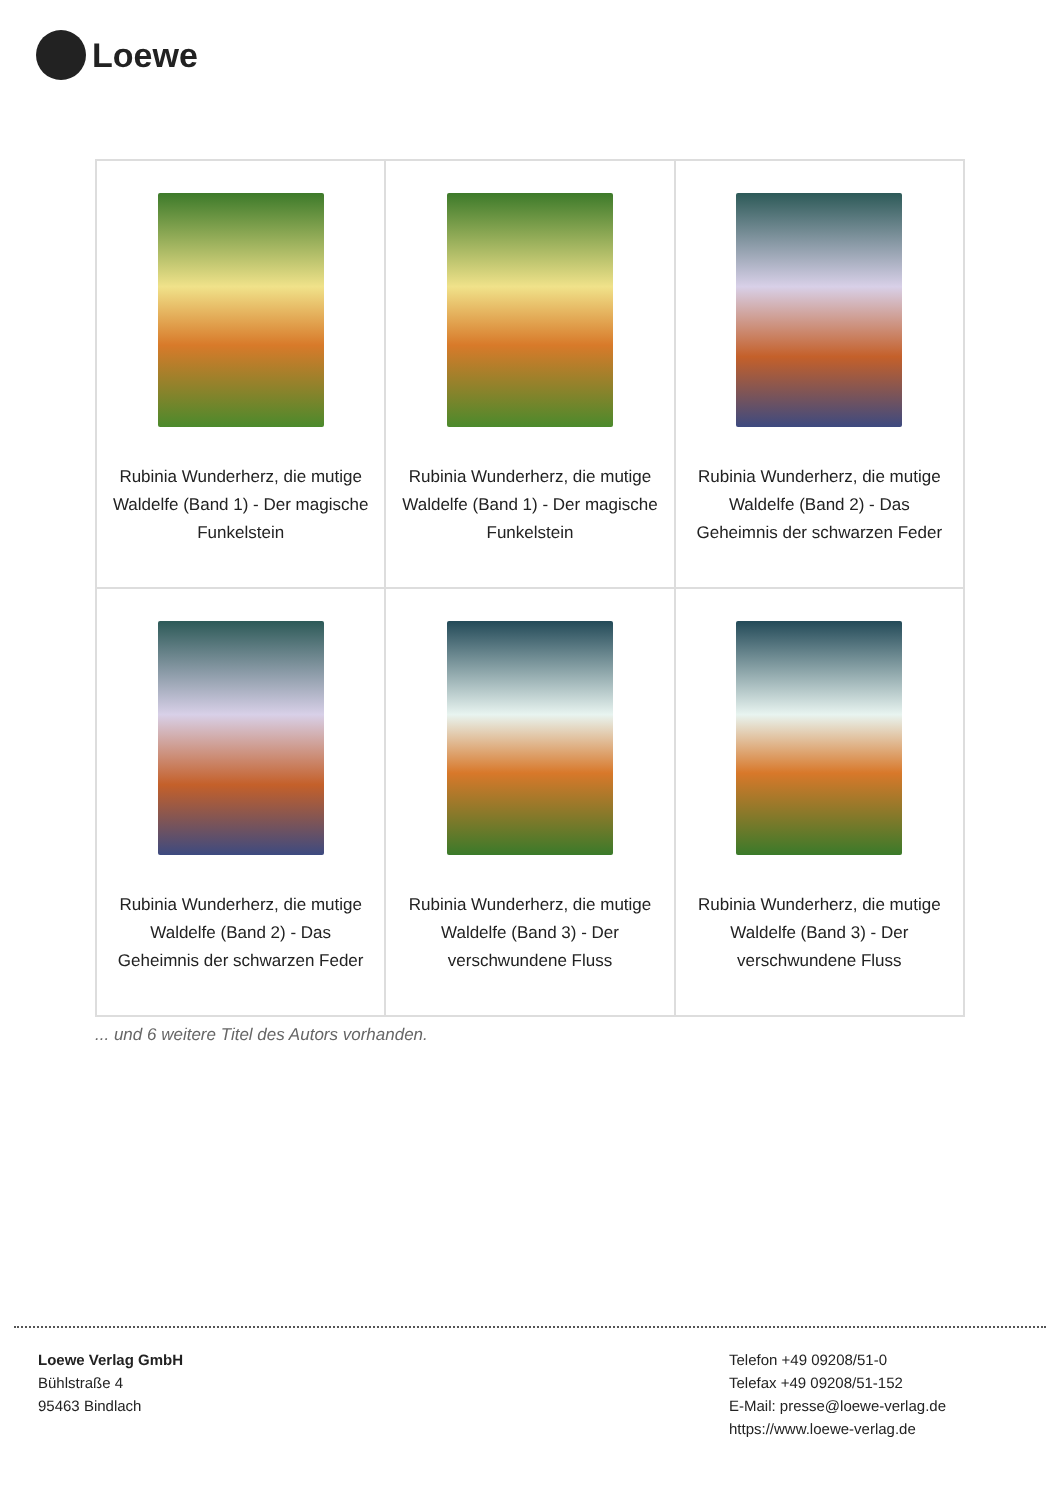Loewe
| Rubinia Wunderherz, die mutige Waldelfe (Band 1) - Der magische Funkelstein | Rubinia Wunderherz, die mutige Waldelfe (Band 1) - Der magische Funkelstein | Rubinia Wunderherz, die mutige Waldelfe (Band 2) - Das Geheimnis der schwarzen Feder |
| Rubinia Wunderherz, die mutige Waldelfe (Band 2) - Das Geheimnis der schwarzen Feder | Rubinia Wunderherz, die mutige Waldelfe (Band 3) - Der verschwundene Fluss | Rubinia Wunderherz, die mutige Waldelfe (Band 3) - Der verschwundene Fluss |
... und 6 weitere Titel des Autors vorhanden.
Loewe Verlag GmbH
Bühlstraße 4
95463 Bindlach
Telefon +49 09208/51-0
Telefax +49 09208/51-152
E-Mail: presse@loewe-verlag.de
https://www.loewe-verlag.de